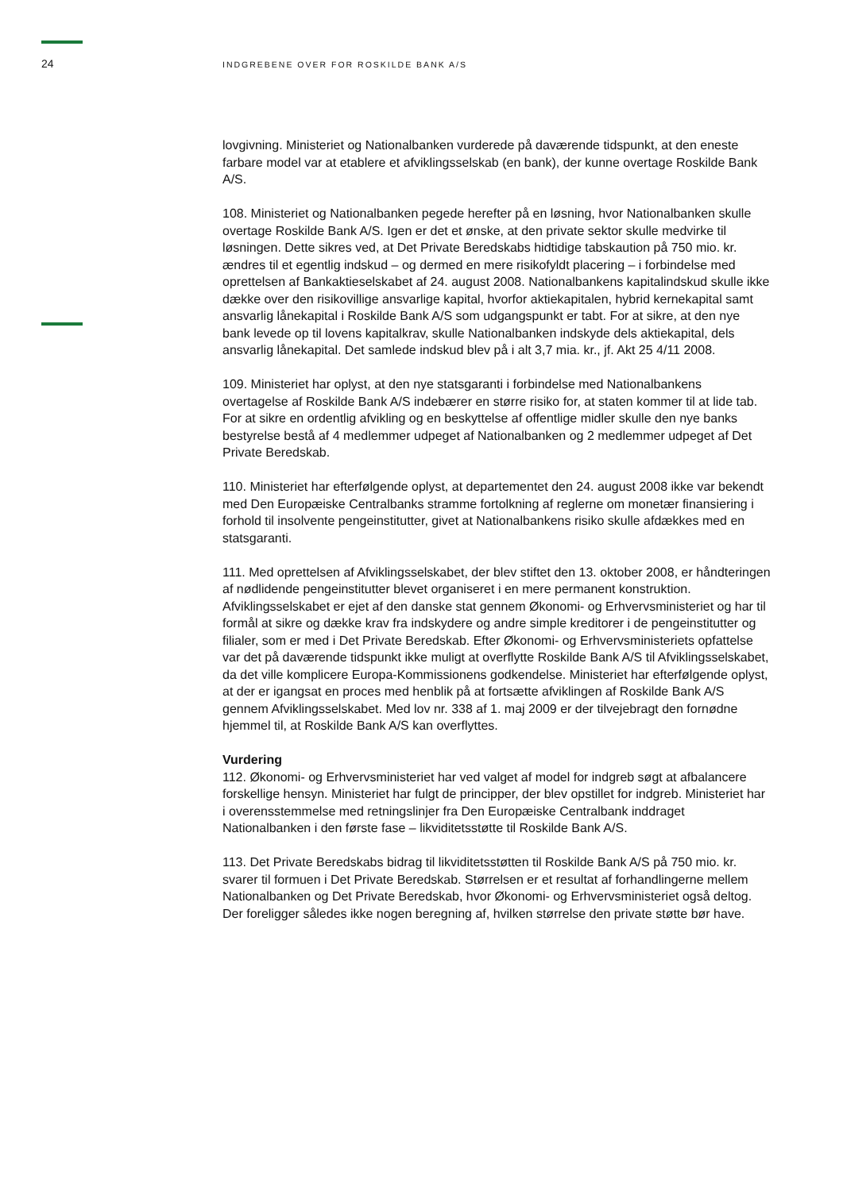24
INDGREBENE OVER FOR ROSKILDE BANK A/S
lovgivning. Ministeriet og Nationalbanken vurderede på daværende tidspunkt, at den eneste farbare model var at etablere et afviklingsselskab (en bank), der kunne overtage Roskilde Bank A/S.
108. Ministeriet og Nationalbanken pegede herefter på en løsning, hvor Nationalbanken skulle overtage Roskilde Bank A/S. Igen er det et ønske, at den private sektor skulle medvirke til løsningen. Dette sikres ved, at Det Private Beredskabs hidtidige tabskaution på 750 mio. kr. ændres til et egentlig indskud – og dermed en mere risikofyldt placering – i forbindelse med oprettelsen af Bankaktieselskabet af 24. august 2008. Nationalbankens kapitalindskud skulle ikke dække over den risikovillige ansvarlige kapital, hvorfor aktiekapitalen, hybrid kernekapital samt ansvarlig lånekapital i Roskilde Bank A/S som udgangspunkt er tabt. For at sikre, at den nye bank levede op til lovens kapitalkrav, skulle Nationalbanken indskyde dels aktiekapital, dels ansvarlig lånekapital. Det samlede indskud blev på i alt 3,7 mia. kr., jf. Akt 25 4/11 2008.
109. Ministeriet har oplyst, at den nye statsgaranti i forbindelse med Nationalbankens overtagelse af Roskilde Bank A/S indebærer en større risiko for, at staten kommer til at lide tab. For at sikre en ordentlig afvikling og en beskyttelse af offentlige midler skulle den nye banks bestyrelse bestå af 4 medlemmer udpeget af Nationalbanken og 2 medlemmer udpeget af Det Private Beredskab.
110. Ministeriet har efterfølgende oplyst, at departementet den 24. august 2008 ikke var bekendt med Den Europæiske Centralbanks stramme fortolkning af reglerne om monetær finansiering i forhold til insolvente pengeinstitutter, givet at Nationalbankens risiko skulle afdækkes med en statsgaranti.
111. Med oprettelsen af Afviklingsselskabet, der blev stiftet den 13. oktober 2008, er håndteringen af nødlidende pengeinstitutter blevet organiseret i en mere permanent konstruktion. Afviklingsselskabet er ejet af den danske stat gennem Økonomi- og Erhvervsministeriet og har til formål at sikre og dække krav fra indskydere og andre simple kreditorer i de pengeinstitutter og filialer, som er med i Det Private Beredskab. Efter Økonomi- og Erhvervsministeriets opfattelse var det på daværende tidspunkt ikke muligt at overflytte Roskilde Bank A/S til Afviklingsselskabet, da det ville komplicere Europa-Kommissionens godkendelse. Ministeriet har efterfølgende oplyst, at der er igangsat en proces med henblik på at fortsætte afviklingen af Roskilde Bank A/S gennem Afviklingsselskabet. Med lov nr. 338 af 1. maj 2009 er der tilvejebragt den fornødne hjemmel til, at Roskilde Bank A/S kan overflyttes.
Vurdering
112. Økonomi- og Erhvervsministeriet har ved valget af model for indgreb søgt at afbalancere forskellige hensyn. Ministeriet har fulgt de principper, der blev opstillet for indgreb. Ministeriet har i overensstemmelse med retningslinjer fra Den Europæiske Centralbank inddraget Nationalbanken i den første fase – likviditetsstøtte til Roskilde Bank A/S.
113. Det Private Beredskabs bidrag til likviditetsstøtten til Roskilde Bank A/S på 750 mio. kr. svarer til formuen i Det Private Beredskab. Størrelsen er et resultat af forhandlingerne mellem Nationalbanken og Det Private Beredskab, hvor Økonomi- og Erhvervsministeriet også deltog. Der foreligger således ikke nogen beregning af, hvilken størrelse den private støtte bør have.